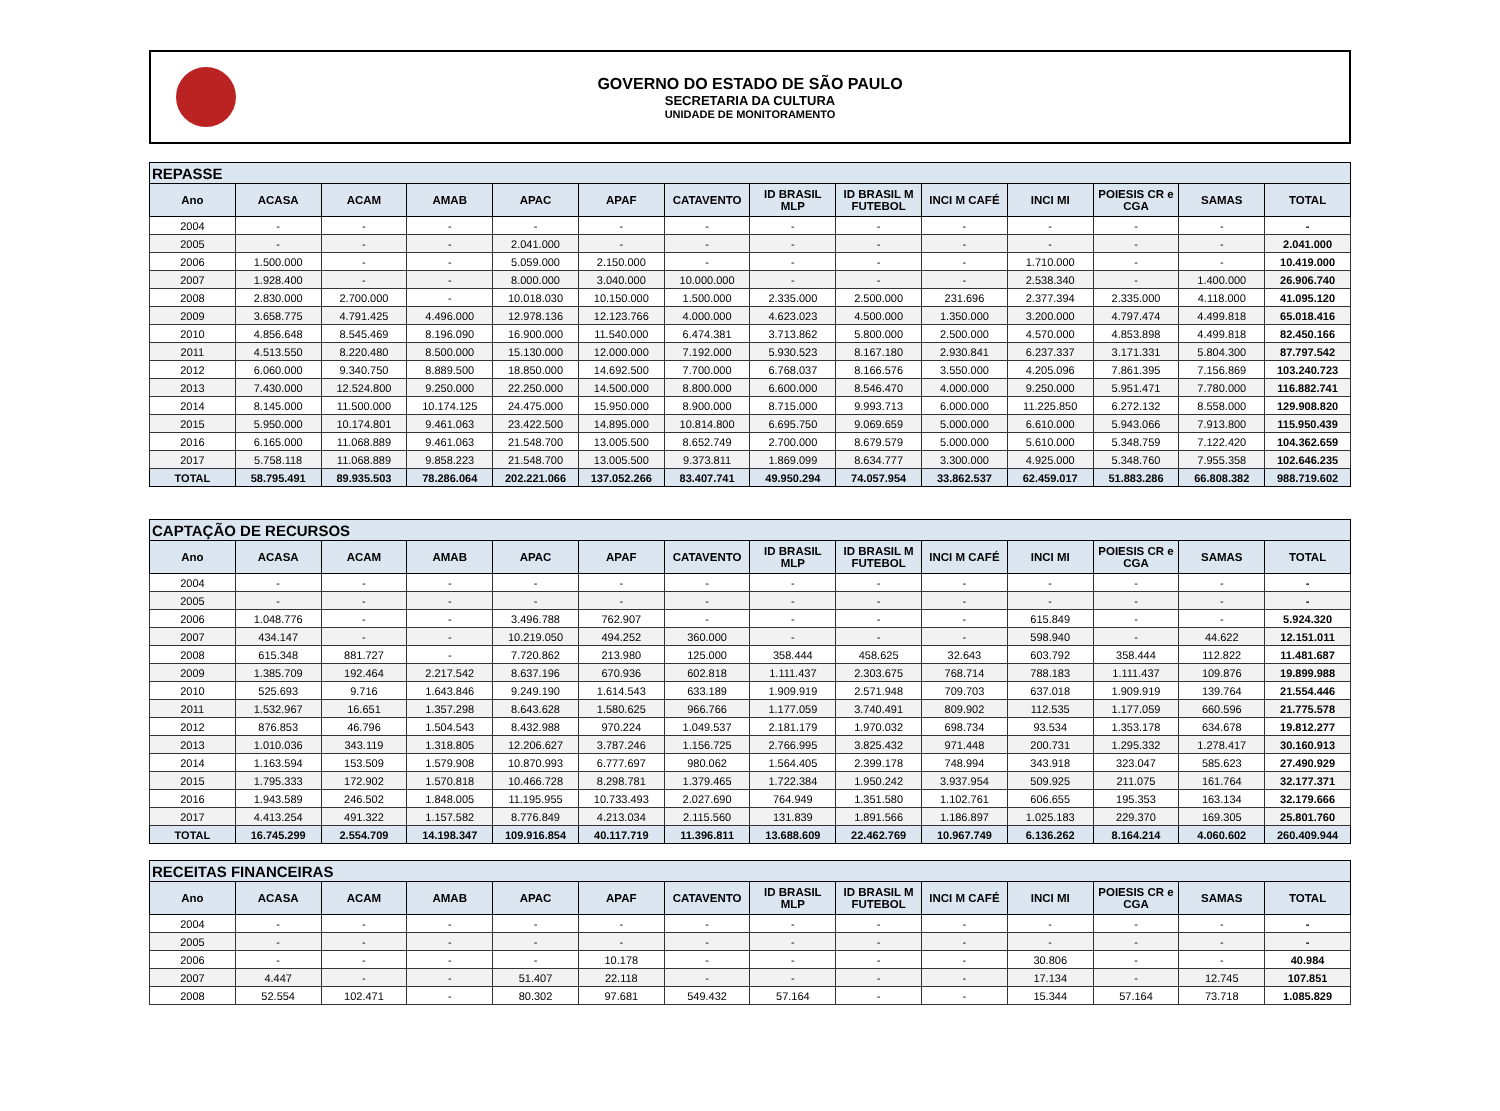GOVERNO DO ESTADO DE SÃO PAULO
SECRETARIA DA CULTURA
UNIDADE DE MONITORAMENTO
| REPASSE | | | | | | | | | | | | | |
| Ano | ACASA | ACAM | AMAB | APAC | APAF | CATAVENTO | ID BRASIL MLP | ID BRASIL M FUTEBOL | INCI M CAFÉ | INCI MI | POIESIS CR e CGA | SAMAS | TOTAL |
| 2004 | - | - | - | - | - | - | - | - | - | - | - | - | - |
| 2005 | - | - | - | 2.041.000 | - | - | - | - | - | - | - | - | 2.041.000 |
| 2006 | 1.500.000 | - | - | 5.059.000 | 2.150.000 | - | - | - | - | 1.710.000 | - | - | 10.419.000 |
| 2007 | 1.928.400 | - | - | 8.000.000 | 3.040.000 | 10.000.000 | - | - | - | 2.538.340 | - | 1.400.000 | 26.906.740 |
| 2008 | 2.830.000 | 2.700.000 | - | 10.018.030 | 10.150.000 | 1.500.000 | 2.335.000 | 2.500.000 | 231.696 | 2.377.394 | 2.335.000 | 4.118.000 | 41.095.120 |
| 2009 | 3.658.775 | 4.791.425 | 4.496.000 | 12.978.136 | 12.123.766 | 4.000.000 | 4.623.023 | 4.500.000 | 1.350.000 | 3.200.000 | 4.797.474 | 4.499.818 | 65.018.416 |
| 2010 | 4.856.648 | 8.545.469 | 8.196.090 | 16.900.000 | 11.540.000 | 6.474.381 | 3.713.862 | 5.800.000 | 2.500.000 | 4.570.000 | 4.853.898 | 4.499.818 | 82.450.166 |
| 2011 | 4.513.550 | 8.220.480 | 8.500.000 | 15.130.000 | 12.000.000 | 7.192.000 | 5.930.523 | 8.167.180 | 2.930.841 | 6.237.337 | 3.171.331 | 5.804.300 | 87.797.542 |
| 2012 | 6.060.000 | 9.340.750 | 8.889.500 | 18.850.000 | 14.692.500 | 7.700.000 | 6.768.037 | 8.166.576 | 3.550.000 | 4.205.096 | 7.861.395 | 7.156.869 | 103.240.723 |
| 2013 | 7.430.000 | 12.524.800 | 9.250.000 | 22.250.000 | 14.500.000 | 8.800.000 | 6.600.000 | 8.546.470 | 4.000.000 | 9.250.000 | 5.951.471 | 7.780.000 | 116.882.741 |
| 2014 | 8.145.000 | 11.500.000 | 10.174.125 | 24.475.000 | 15.950.000 | 8.900.000 | 8.715.000 | 9.993.713 | 6.000.000 | 11.225.850 | 6.272.132 | 8.558.000 | 129.908.820 |
| 2015 | 5.950.000 | 10.174.801 | 9.461.063 | 23.422.500 | 14.895.000 | 10.814.800 | 6.695.750 | 9.069.659 | 5.000.000 | 6.610.000 | 5.943.066 | 7.913.800 | 115.950.439 |
| 2016 | 6.165.000 | 11.068.889 | 9.461.063 | 21.548.700 | 13.005.500 | 8.652.749 | 2.700.000 | 8.679.579 | 5.000.000 | 5.610.000 | 5.348.759 | 7.122.420 | 104.362.659 |
| 2017 | 5.758.118 | 11.068.889 | 9.858.223 | 21.548.700 | 13.005.500 | 9.373.811 | 1.869.099 | 8.634.777 | 3.300.000 | 4.925.000 | 5.348.760 | 7.955.358 | 102.646.235 |
| TOTAL | 58.795.491 | 89.935.503 | 78.286.064 | 202.221.066 | 137.052.266 | 83.407.741 | 49.950.294 | 74.057.954 | 33.862.537 | 62.459.017 | 51.883.286 | 66.808.382 | 988.719.602 |
| CAPTAÇÃO DE RECURSOS | | | | | | | | | | | | | |
| Ano | ACASA | ACAM | AMAB | APAC | APAF | CATAVENTO | ID BRASIL MLP | ID BRASIL M FUTEBOL | INCI M CAFÉ | INCI MI | POIESIS CR e CGA | SAMAS | TOTAL |
| 2004 | - | - | - | - | - | - | - | - | - | - | - | - | - |
| 2005 | - | - | - | - | - | - | - | - | - | - | - | - | - |
| 2006 | 1.048.776 | - | - | 3.496.788 | 762.907 | - | - | - | - | 615.849 | - | - | 5.924.320 |
| 2007 | 434.147 | - | - | 10.219.050 | 494.252 | 360.000 | - | - | - | 598.940 | - | 44.622 | 12.151.011 |
| 2008 | 615.348 | 881.727 | - | 7.720.862 | 213.980 | 125.000 | 358.444 | 458.625 | 32.643 | 603.792 | 358.444 | 112.822 | 11.481.687 |
| 2009 | 1.385.709 | 192.464 | 2.217.542 | 8.637.196 | 670.936 | 602.818 | 1.111.437 | 2.303.675 | 768.714 | 788.183 | 1.111.437 | 109.876 | 19.899.988 |
| 2010 | 525.693 | 9.716 | 1.643.846 | 9.249.190 | 1.614.543 | 633.189 | 1.909.919 | 2.571.948 | 709.703 | 637.018 | 1.909.919 | 139.764 | 21.554.446 |
| 2011 | 1.532.967 | 16.651 | 1.357.298 | 8.643.628 | 1.580.625 | 966.766 | 1.177.059 | 3.740.491 | 809.902 | 112.535 | 1.177.059 | 660.596 | 21.775.578 |
| 2012 | 876.853 | 46.796 | 1.504.543 | 8.432.988 | 970.224 | 1.049.537 | 2.181.179 | 1.970.032 | 698.734 | 93.534 | 1.353.178 | 634.678 | 19.812.277 |
| 2013 | 1.010.036 | 343.119 | 1.318.805 | 12.206.627 | 3.787.246 | 1.156.725 | 2.766.995 | 3.825.432 | 971.448 | 200.731 | 1.295.332 | 1.278.417 | 30.160.913 |
| 2014 | 1.163.594 | 153.509 | 1.579.908 | 10.870.993 | 6.777.697 | 980.062 | 1.564.405 | 2.399.178 | 748.994 | 343.918 | 323.047 | 585.623 | 27.490.929 |
| 2015 | 1.795.333 | 172.902 | 1.570.818 | 10.466.728 | 8.298.781 | 1.379.465 | 1.722.384 | 1.950.242 | 3.937.954 | 509.925 | 211.075 | 161.764 | 32.177.371 |
| 2016 | 1.943.589 | 246.502 | 1.848.005 | 11.195.955 | 10.733.493 | 2.027.690 | 764.949 | 1.351.580 | 1.102.761 | 606.655 | 195.353 | 163.134 | 32.179.666 |
| 2017 | 4.413.254 | 491.322 | 1.157.582 | 8.776.849 | 4.213.034 | 2.115.560 | 131.839 | 1.891.566 | 1.186.897 | 1.025.183 | 229.370 | 169.305 | 25.801.760 |
| TOTAL | 16.745.299 | 2.554.709 | 14.198.347 | 109.916.854 | 40.117.719 | 11.396.811 | 13.688.609 | 22.462.769 | 10.967.749 | 6.136.262 | 8.164.214 | 4.060.602 | 260.409.944 |
| RECEITAS FINANCEIRAS | | | | | | | | | | | | | |
| Ano | ACASA | ACAM | AMAB | APAC | APAF | CATAVENTO | ID BRASIL MLP | ID BRASIL M FUTEBOL | INCI M CAFÉ | INCI MI | POIESIS CR e CGA | SAMAS | TOTAL |
| 2004 | - | - | - | - | - | - | - | - | - | - | - | - | - |
| 2005 | - | - | - | - | - | - | - | - | - | - | - | - | - |
| 2006 | - | - | - | - | 10.178 | - | - | - | - | 30.806 | - | - | 40.984 |
| 2007 | 4.447 | - | - | 51.407 | 22.118 | - | - | - | - | 17.134 | - | 12.745 | 107.851 |
| 2008 | 52.554 | 102.471 | - | 80.302 | 97.681 | 549.432 | 57.164 | - | - | 15.344 | 57.164 | 73.718 | 1.085.829 |